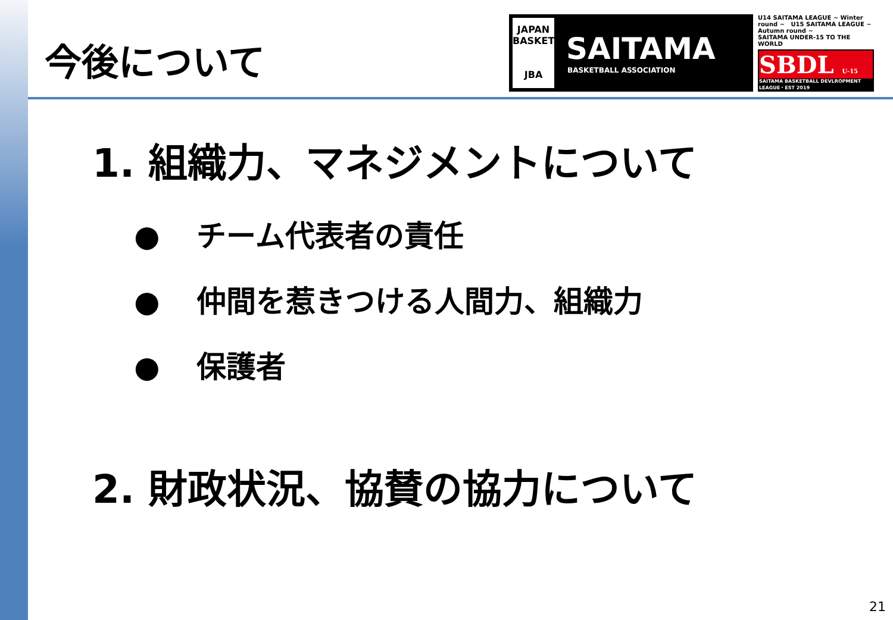今後について
JAPAN BASKETBALL
JBA
SAITAMA
BASKETBALL ASSOCIATION
U14 SAITAMA LEAGUE ~ Winter round ~ U15 SAITAMA LEAGUE ~ Autumn round ~
SAITAMA UNDER-15 TO THE WORLD
SBDL U-15
SAITAMA BASKETBALL DEVLROPMENT LEAGUE・EST 2019
1. 組織力、マネジメントについて
● チーム代表者の責任
● 仲間を惹きつける人間力、組織力
● 保護者
2. 財政状況、協賛の協力について
21